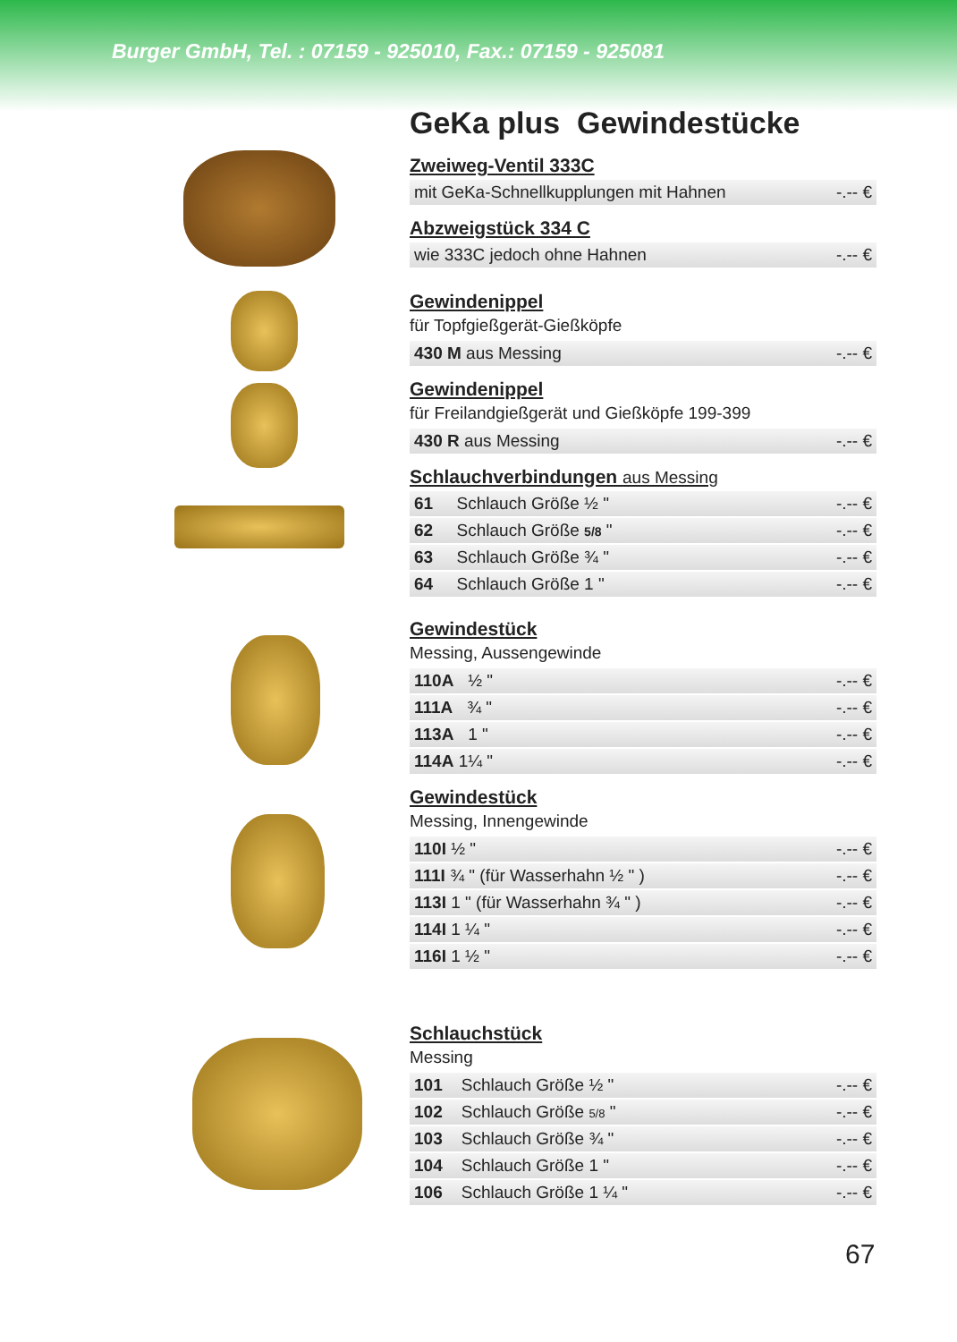Burger GmbH, Tel. : 07159 - 925010, Fax.: 07159 - 925081
GeKa plus Gewindestücke
Zweiweg-Ventil 333C
| mit GeKa-Schnellkupplungen mit Hahnen | -.-- € |
Abzweigstück 334 C
| wie 333C jedoch ohne Hahnen | -.-- € |
Gewindenippel
für Topfgießgerät-Gießköpfe
| 430 M aus Messing | -.-- € |
Gewindenippel
für Freilandgießgerät und Gießköpfe 199-399
| 430 R aus Messing | -.-- € |
Schlauchverbindungen aus Messing
| 61 Schlauch Größe ½ " | -.-- € |
| 62 Schlauch Größe 5/8 " | -.-- € |
| 63 Schlauch Größe ¾ " | -.-- € |
| 64 Schlauch Größe 1 " | -.-- € |
Gewindestück
Messing, Aussengewinde
| 110A ½ " | -.-- € |
| 111A ¾ " | -.-- € |
| 113A 1 " | -.-- € |
| 114A 1¼ " | -.-- € |
Gewindestück
Messing, Innengewinde
| 110I ½ " | -.-- € |
| 111I ¾ " (für Wasserhahn ½ " ) | -.-- € |
| 113I 1 " (für Wasserhahn ¾ " ) | -.-- € |
| 114I 1 ¼ " | -.-- € |
| 116I 1 ½ " | -.-- € |
Schlauchstück
Messing
| 101 Schlauch Größe ½ " | -.-- € |
| 102 Schlauch Größe 5/8 " | -.-- € |
| 103 Schlauch Größe ¾ " | -.-- € |
| 104 Schlauch Größe 1 " | -.-- € |
| 106 Schlauch Größe 1 ¼ " | -.-- € |
67